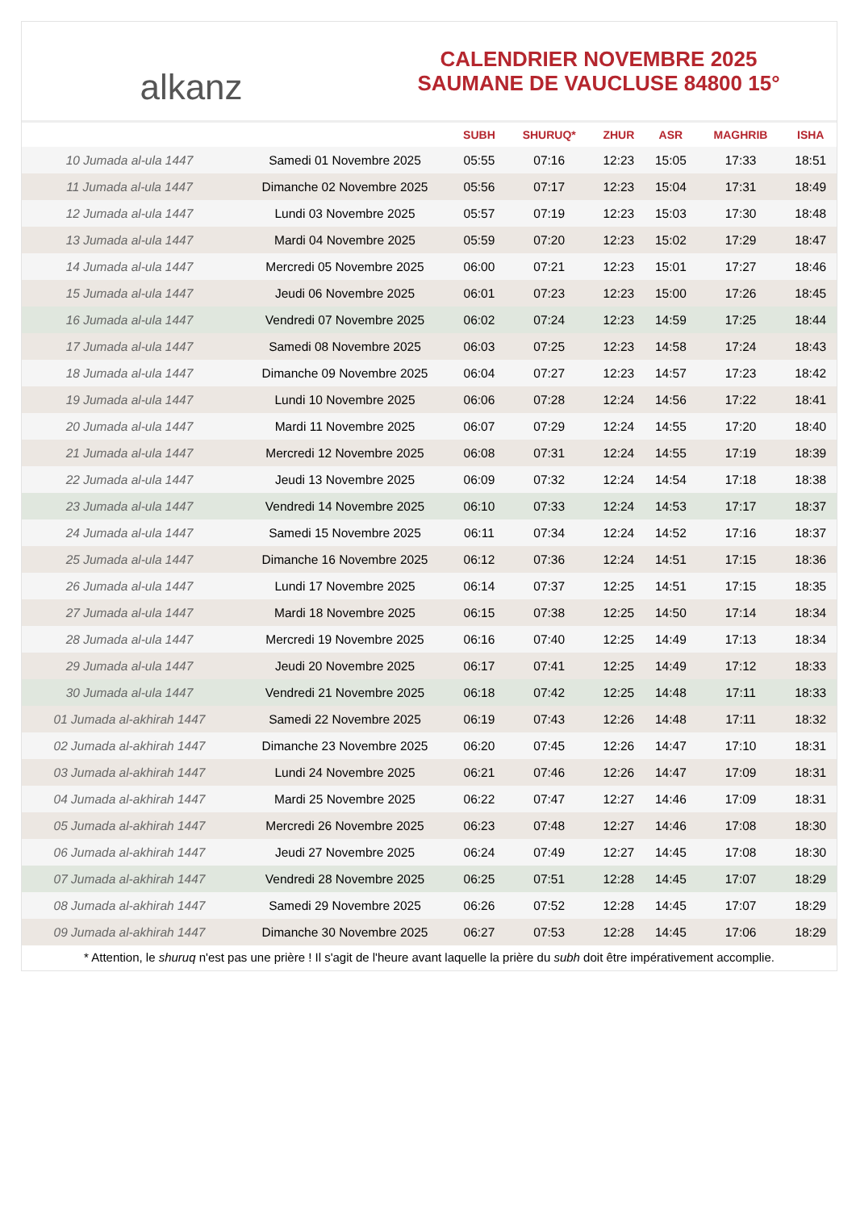alkanz
CALENDRIER NOVEMBRE 2025
SAUMANE DE VAUCLUSE 84800 15°
| | | SUBH | SHURUQ* | ZHUR | ASR | MAGHRIB | ISHA |
| --- | --- | --- | --- | --- | --- | --- | --- |
| 10 Jumada al-ula 1447 | Samedi 01 Novembre 2025 | 05:55 | 07:16 | 12:23 | 15:05 | 17:33 | 18:51 |
| 11 Jumada al-ula 1447 | Dimanche 02 Novembre 2025 | 05:56 | 07:17 | 12:23 | 15:04 | 17:31 | 18:49 |
| 12 Jumada al-ula 1447 | Lundi 03 Novembre 2025 | 05:57 | 07:19 | 12:23 | 15:03 | 17:30 | 18:48 |
| 13 Jumada al-ula 1447 | Mardi 04 Novembre 2025 | 05:59 | 07:20 | 12:23 | 15:02 | 17:29 | 18:47 |
| 14 Jumada al-ula 1447 | Mercredi 05 Novembre 2025 | 06:00 | 07:21 | 12:23 | 15:01 | 17:27 | 18:46 |
| 15 Jumada al-ula 1447 | Jeudi 06 Novembre 2025 | 06:01 | 07:23 | 12:23 | 15:00 | 17:26 | 18:45 |
| 16 Jumada al-ula 1447 | Vendredi 07 Novembre 2025 | 06:02 | 07:24 | 12:23 | 14:59 | 17:25 | 18:44 |
| 17 Jumada al-ula 1447 | Samedi 08 Novembre 2025 | 06:03 | 07:25 | 12:23 | 14:58 | 17:24 | 18:43 |
| 18 Jumada al-ula 1447 | Dimanche 09 Novembre 2025 | 06:04 | 07:27 | 12:23 | 14:57 | 17:23 | 18:42 |
| 19 Jumada al-ula 1447 | Lundi 10 Novembre 2025 | 06:06 | 07:28 | 12:24 | 14:56 | 17:22 | 18:41 |
| 20 Jumada al-ula 1447 | Mardi 11 Novembre 2025 | 06:07 | 07:29 | 12:24 | 14:55 | 17:20 | 18:40 |
| 21 Jumada al-ula 1447 | Mercredi 12 Novembre 2025 | 06:08 | 07:31 | 12:24 | 14:55 | 17:19 | 18:39 |
| 22 Jumada al-ula 1447 | Jeudi 13 Novembre 2025 | 06:09 | 07:32 | 12:24 | 14:54 | 17:18 | 18:38 |
| 23 Jumada al-ula 1447 | Vendredi 14 Novembre 2025 | 06:10 | 07:33 | 12:24 | 14:53 | 17:17 | 18:37 |
| 24 Jumada al-ula 1447 | Samedi 15 Novembre 2025 | 06:11 | 07:34 | 12:24 | 14:52 | 17:16 | 18:37 |
| 25 Jumada al-ula 1447 | Dimanche 16 Novembre 2025 | 06:12 | 07:36 | 12:24 | 14:51 | 17:15 | 18:36 |
| 26 Jumada al-ula 1447 | Lundi 17 Novembre 2025 | 06:14 | 07:37 | 12:25 | 14:51 | 17:15 | 18:35 |
| 27 Jumada al-ula 1447 | Mardi 18 Novembre 2025 | 06:15 | 07:38 | 12:25 | 14:50 | 17:14 | 18:34 |
| 28 Jumada al-ula 1447 | Mercredi 19 Novembre 2025 | 06:16 | 07:40 | 12:25 | 14:49 | 17:13 | 18:34 |
| 29 Jumada al-ula 1447 | Jeudi 20 Novembre 2025 | 06:17 | 07:41 | 12:25 | 14:49 | 17:12 | 18:33 |
| 30 Jumada al-ula 1447 | Vendredi 21 Novembre 2025 | 06:18 | 07:42 | 12:25 | 14:48 | 17:11 | 18:33 |
| 01 Jumada al-akhirah 1447 | Samedi 22 Novembre 2025 | 06:19 | 07:43 | 12:26 | 14:48 | 17:11 | 18:32 |
| 02 Jumada al-akhirah 1447 | Dimanche 23 Novembre 2025 | 06:20 | 07:45 | 12:26 | 14:47 | 17:10 | 18:31 |
| 03 Jumada al-akhirah 1447 | Lundi 24 Novembre 2025 | 06:21 | 07:46 | 12:26 | 14:47 | 17:09 | 18:31 |
| 04 Jumada al-akhirah 1447 | Mardi 25 Novembre 2025 | 06:22 | 07:47 | 12:27 | 14:46 | 17:09 | 18:31 |
| 05 Jumada al-akhirah 1447 | Mercredi 26 Novembre 2025 | 06:23 | 07:48 | 12:27 | 14:46 | 17:08 | 18:30 |
| 06 Jumada al-akhirah 1447 | Jeudi 27 Novembre 2025 | 06:24 | 07:49 | 12:27 | 14:45 | 17:08 | 18:30 |
| 07 Jumada al-akhirah 1447 | Vendredi 28 Novembre 2025 | 06:25 | 07:51 | 12:28 | 14:45 | 17:07 | 18:29 |
| 08 Jumada al-akhirah 1447 | Samedi 29 Novembre 2025 | 06:26 | 07:52 | 12:28 | 14:45 | 17:07 | 18:29 |
| 09 Jumada al-akhirah 1447 | Dimanche 30 Novembre 2025 | 06:27 | 07:53 | 12:28 | 14:45 | 17:06 | 18:29 |
* Attention, le shuruq n'est pas une prière ! Il s'agit de l'heure avant laquelle la prière du subh doit être impérativement accomplie.